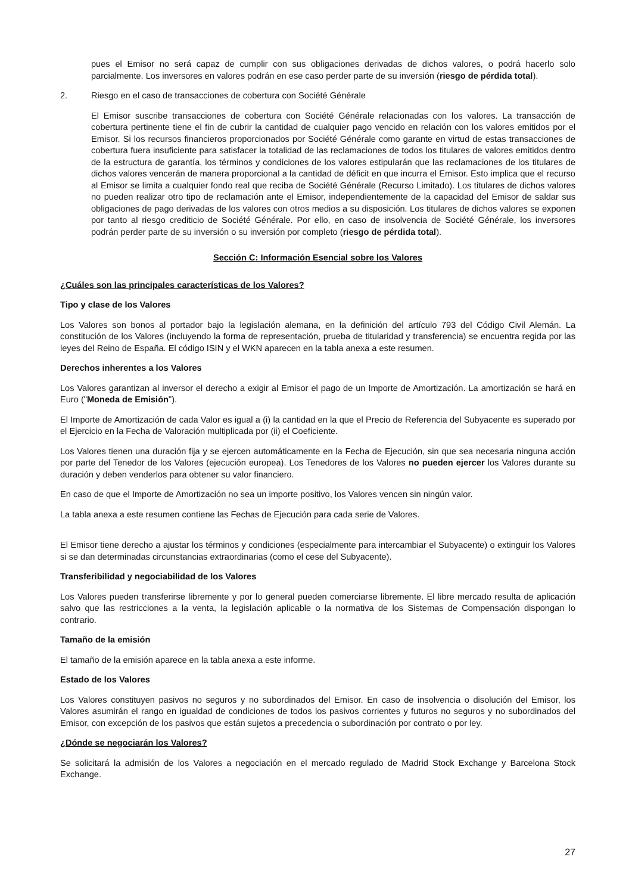pues el Emisor no será capaz de cumplir con sus obligaciones derivadas de dichos valores, o podrá hacerlo solo parcialmente. Los inversores en valores podrán en ese caso perder parte de su inversión (riesgo de pérdida total).
2. Riesgo en el caso de transacciones de cobertura con Société Générale
El Emisor suscribe transacciones de cobertura con Société Générale relacionadas con los valores. La transacción de cobertura pertinente tiene el fin de cubrir la cantidad de cualquier pago vencido en relación con los valores emitidos por el Emisor. Si los recursos financieros proporcionados por Société Générale como garante en virtud de estas transacciones de cobertura fuera insuficiente para satisfacer la totalidad de las reclamaciones de todos los titulares de valores emitidos dentro de la estructura de garantía, los términos y condiciones de los valores estipularán que las reclamaciones de los titulares de dichos valores vencerán de manera proporcional a la cantidad de déficit en que incurra el Emisor. Esto implica que el recurso al Emisor se limita a cualquier fondo real que reciba de Société Générale (Recurso Limitado). Los titulares de dichos valores no pueden realizar otro tipo de reclamación ante el Emisor, independientemente de la capacidad del Emisor de saldar sus obligaciones de pago derivadas de los valores con otros medios a su disposición. Los titulares de dichos valores se exponen por tanto al riesgo crediticio de Société Générale. Por ello, en caso de insolvencia de Société Générale, los inversores podrán perder parte de su inversión o su inversión por completo (riesgo de pérdida total).
Sección C: Información Esencial sobre los Valores
¿Cuáles son las principales características de los Valores?
Tipo y clase de los Valores
Los Valores son bonos al portador bajo la legislación alemana, en la definición del artículo 793 del Código Civil Alemán. La constitución de los Valores (incluyendo la forma de representación, prueba de titularidad y transferencia) se encuentra regida por las leyes del Reino de España. El código ISIN y el WKN aparecen en la tabla anexa a este resumen.
Derechos inherentes a los Valores
Los Valores garantizan al inversor el derecho a exigir al Emisor el pago de un Importe de Amortización. La amortización se hará en Euro ("Moneda de Emisión").
El Importe de Amortización de cada Valor es igual a (i) la cantidad en la que el Precio de Referencia del Subyacente es superado por el Ejercicio en la Fecha de Valoración multiplicada por (ii) el Coeficiente.
Los Valores tienen una duración fija y se ejercen automáticamente en la Fecha de Ejecución, sin que sea necesaria ninguna acción por parte del Tenedor de los Valores (ejecución europea). Los Tenedores de los Valores no pueden ejercer los Valores durante su duración y deben venderlos para obtener su valor financiero.
En caso de que el Importe de Amortización no sea un importe positivo, los Valores vencen sin ningún valor.
La tabla anexa a este resumen contiene las Fechas de Ejecución para cada serie de Valores.
El Emisor tiene derecho a ajustar los términos y condiciones (especialmente para intercambiar el Subyacente) o extinguir los Valores si se dan determinadas circunstancias extraordinarias (como el cese del Subyacente).
Transferibilidad y negociabilidad de los Valores
Los Valores pueden transferirse libremente y por lo general pueden comerciarse libremente. El libre mercado resulta de aplicación salvo que las restricciones a la venta, la legislación aplicable o la normativa de los Sistemas de Compensación dispongan lo contrario.
Tamaño de la emisión
El tamaño de la emisión aparece en la tabla anexa a este informe.
Estado de los Valores
Los Valores constituyen pasivos no seguros y no subordinados del Emisor. En caso de insolvencia o disolución del Emisor, los Valores asumirán el rango en igualdad de condiciones de todos los pasivos corrientes y futuros no seguros y no subordinados del Emisor, con excepción de los pasivos que están sujetos a precedencia o subordinación por contrato o por ley.
¿Dónde se negociarán los Valores?
Se solicitará la admisión de los Valores a negociación en el mercado regulado de Madrid Stock Exchange y Barcelona Stock Exchange.
27